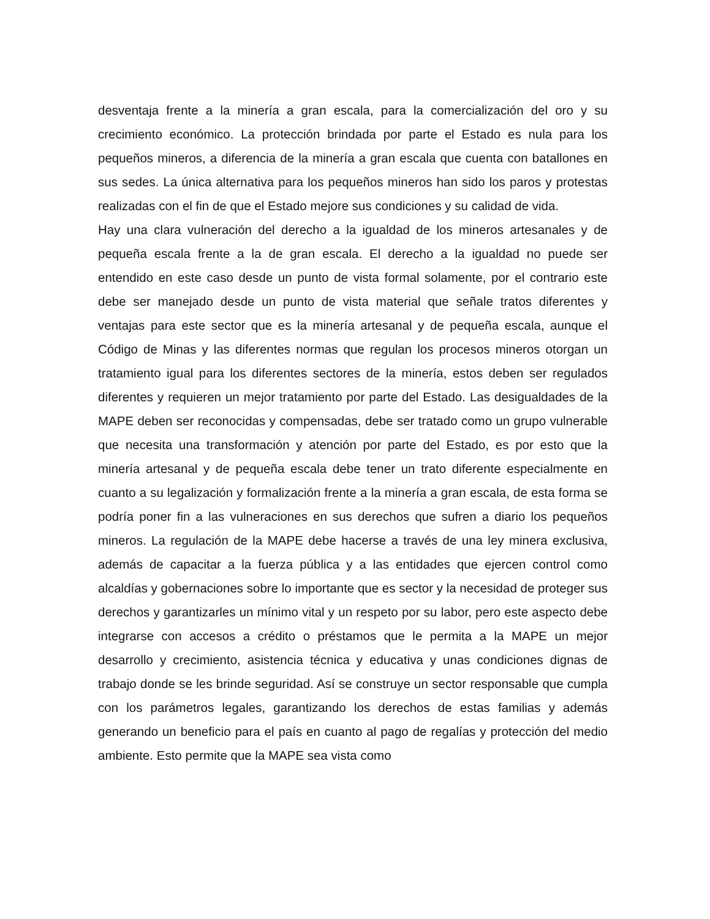desventaja frente a la minería a gran escala, para la comercialización del oro y su crecimiento económico. La protección brindada por parte el Estado es nula para los pequeños mineros, a diferencia de la minería a gran escala que cuenta con batallones en sus sedes. La única alternativa para los pequeños mineros han sido los paros y protestas realizadas con el fin de que el Estado mejore sus condiciones y su calidad de vida.
Hay una clara vulneración del derecho a la igualdad de los mineros artesanales y de pequeña escala frente a la de gran escala. El derecho a la igualdad no puede ser entendido en este caso desde un punto de vista formal solamente, por el contrario este debe ser manejado desde un punto de vista material que señale tratos diferentes y ventajas para este sector que es la minería artesanal y de pequeña escala, aunque el Código de Minas y las diferentes normas que regulan los procesos mineros otorgan un tratamiento igual para los diferentes sectores de la minería, estos deben ser regulados diferentes y requieren un mejor tratamiento por parte del Estado. Las desigualdades de la MAPE deben ser reconocidas y compensadas, debe ser tratado como un grupo vulnerable que necesita una transformación y atención por parte del Estado, es por esto que la minería artesanal y de pequeña escala debe tener un trato diferente especialmente en cuanto a su legalización y formalización frente a la minería a gran escala, de esta forma se podría poner fin a las vulneraciones en sus derechos que sufren a diario los pequeños mineros. La regulación de la MAPE debe hacerse a través de una ley minera exclusiva, además de capacitar a la fuerza pública y a las entidades que ejercen control como alcaldías y gobernaciones sobre lo importante que es sector y la necesidad de proteger sus derechos y garantizarles un mínimo vital y un respeto por su labor, pero este aspecto debe integrarse con accesos a crédito o préstamos que le permita a la MAPE un mejor desarrollo y crecimiento, asistencia técnica y educativa y unas condiciones dignas de trabajo donde se les brinde seguridad. Así se construye un sector responsable que cumpla con los parámetros legales, garantizando los derechos de estas familias y además generando un beneficio para el país en cuanto al pago de regalías y protección del medio ambiente. Esto permite que la MAPE sea vista como